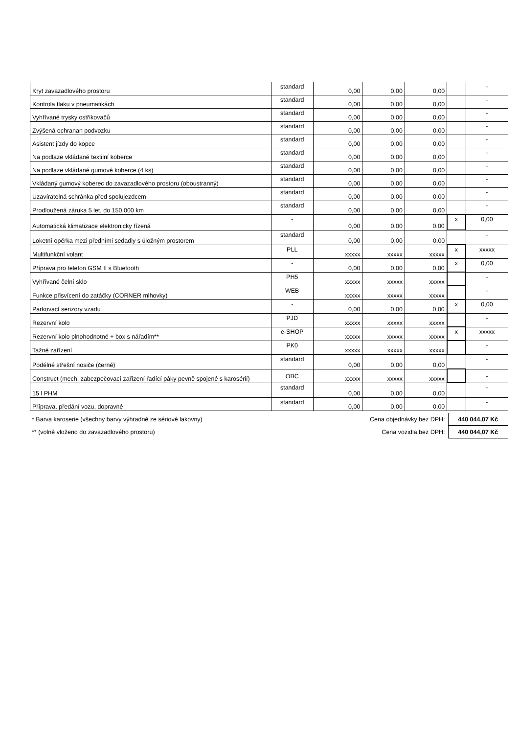| Kryt zavazadlového prostoru | standard | 0,00 | 0,00 | 0,00 | | - |
| Kontrola tlaku v pneumatikách | standard | 0,00 | 0,00 | 0,00 | | - |
| Vyhřívané trysky ostřikovačů | standard | 0,00 | 0,00 | 0,00 | | - |
| Zvýšená ochranan podvozku | standard | 0,00 | 0,00 | 0,00 | | - |
| Asistent jízdy do kopce | standard | 0,00 | 0,00 | 0,00 | | - |
| Na podlaze vkládané textilní koberce | standard | 0,00 | 0,00 | 0,00 | | - |
| Na podlaze vkládané gumové koberce (4 ks) | standard | 0,00 | 0,00 | 0,00 | | - |
| Vkládaný gumový koberec do zavazadlového prostoru (oboustranný) | standard | 0,00 | 0,00 | 0,00 | | - |
| Uzavíratelná schránka před spolujezdcem | standard | 0,00 | 0,00 | 0,00 | | - |
| Prodloužená záruka 5 let, do 150.000 km | standard | 0,00 | 0,00 | 0,00 | | - |
| Automatická klimatizace elektronicky řízená | - | 0,00 | 0,00 | 0,00 | x | 0,00 |
| Loketní opěrka mezi předními sedadly s úložným prostorem | standard | 0,00 | 0,00 | 0,00 | | - |
| Multifunkční volant | PLL | xxxxx | xxxxx | xxxxx | x | xxxxx |
| Příprava pro telefon GSM II s Bluetooth | - | 0,00 | 0,00 | 0,00 | x | 0,00 |
| Vyhřívané čelní sklo | PH5 | xxxxx | xxxxx | xxxxx | | - |
| Funkce přisvícení do zatáčky (CORNER mlhovky) | WEB | xxxxx | xxxxx | xxxxx | | - |
| Parkovací senzory vzadu | - | 0,00 | 0,00 | 0,00 | x | 0,00 |
| Rezervní kolo | PJD | xxxxx | xxxxx | xxxxx | | - |
| Rezervní kolo plnohodnotné + box s nářadím** | e-SHOP | xxxxx | xxxxx | xxxxx | x | xxxxx |
| Tažné zařízení | PK0 | xxxxx | xxxxx | xxxxx | | - |
| Podélné střešní nosiče (černé) | standard | 0,00 | 0,00 | 0,00 | | - |
| Construct (mech. zabezpečovací zařízení řadící páky pevně spojené s karosérií) | OBC | xxxxx | xxxxx | xxxxx | | - |
| 15 l PHM | standard | 0,00 | 0,00 | 0,00 | | - |
| Příprava, předání vozu, dopravné | standard | 0,00 | 0,00 | 0,00 | | - |
| * Barva karoserie (všechny barvy výhradně ze sériové lakovny) | Cena objednávky bez DPH: | 440 044,07 Kč |
| ** (volně vloženo do zavazadlového prostoru) | Cena vozidla bez DPH: | 440 044,07 Kč |